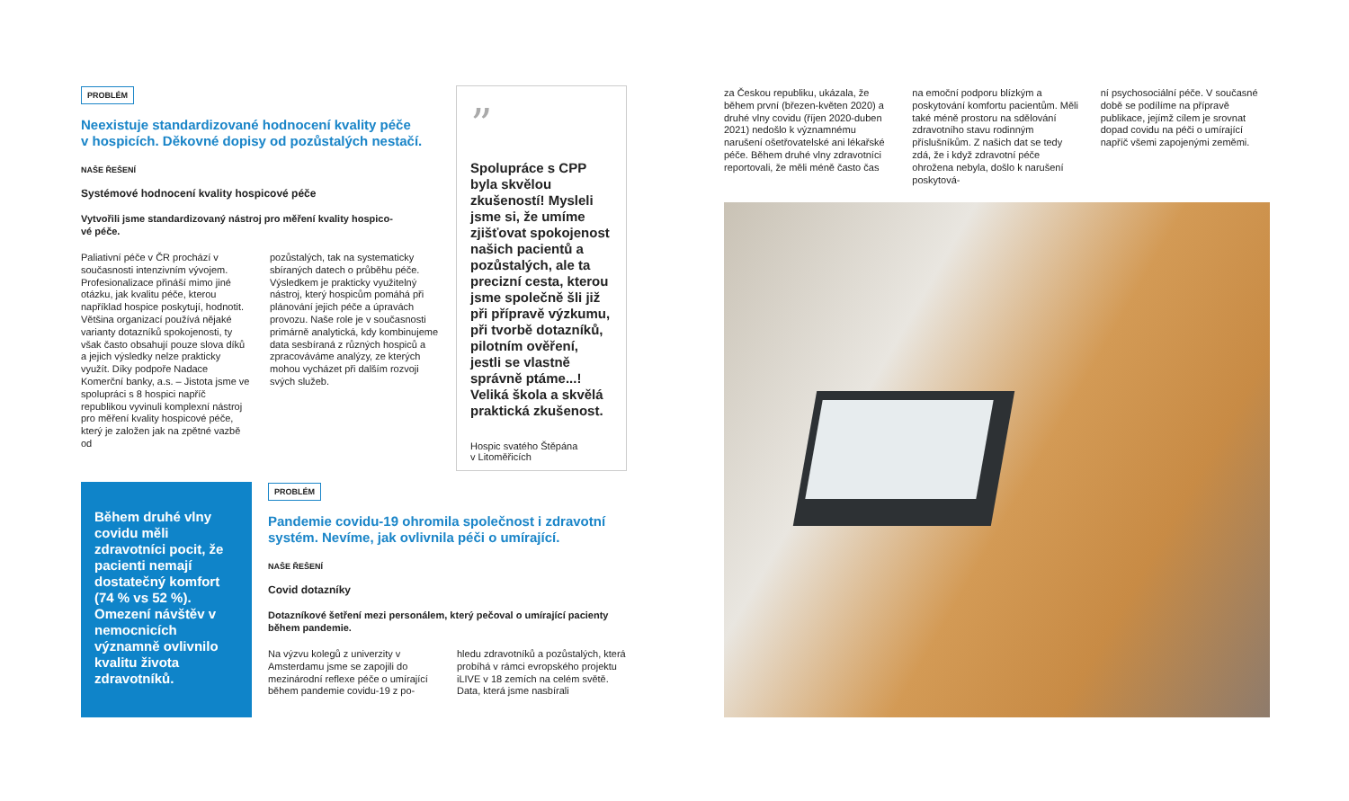PROBLÉM
Neexistuje standardizované hodnocení kvality péče
v hospicích. Děkovné dopisy od pozůstalých nestačí.
NAŠE ŘEŠENÍ
Systémové hodnocení kvality hospicové péče
Vytvořili jsme standardizovaný nástroj pro měření kvality hospico-
vé péče.
Paliativní péče v ČR prochází v současnosti intenzivním vývojem. Profesionalizace přináší mimo jiné otázku, jak kvalitu péče, kterou například hospice poskytují, hodnotit. Většina organizací používá nějaké varianty dotazníků spokojenosti, ty však často obsahují pouze slova díků a jejich výsledky nelze prakticky využít. Díky podpoře Nadace Komerční banky, a.s. – Jistota jsme ve spolupráci s 8 hospici napříč republikou vyvinuli komplexní nástroj pro měření kvality hospicové péče, který je založen jak na zpětné vazbě od
pozůstalých, tak na systematicky sbíraných datech o průběhu péče. Výsledkem je prakticky využitelný nástroj, který hospicům pomáhá při plánování jejich péče a úpravách provozu. Naše role je v současnosti primárně analytická, kdy kombinujeme data sesbíraná z různých hospiců a zpracováváme analýzy, ze kterých mohou vycházet při dalším rozvoji svých služeb.
”
Spolupráce s CPP byla skvělou zkušeností! Mysleli jsme si, že umíme zjišťovat spokojenost našich pacientů a pozůstalých, ale ta precizní cesta, kterou jsme společně šli již při přípravě výzkumu, při tvorbě dotazníků, pilotním ověření, jestli se vlastně správně ptáme...! Veliká škola a skvělá praktická zkušenost.
Hospic svatého Štěpána
v Litoměřicích
Během druhé vlny covidu měli zdravotníci pocit, že pacienti nemají dostatečný komfort (74 % vs 52 %). Omezení návštěv v nemocnicích významně ovlivnilo kvalitu života zdravotníků.
PROBLÉM
Pandemie covidu-19 ohromila společnost i zdravotní systém. Nevíme, jak ovlivnila péči o umírající.
NAŠE ŘEŠENÍ
Covid dotazníky
Dotazníkové šetření mezi personálem, který pečoval o umírající pacienty během pandemie.
Na výzvu kolegů z univerzity v Amsterdamu jsme se zapojili do mezinárodní reflexe péče o umírající během pandemie covidu-19 z po-
hledu zdravotníků a pozůstalých, která probíhá v rámci evropského projektu iLIVE v 18 zemích na celém světě. Data, která jsme nasbírali
za Českou republiku, ukázala, že během první (březen-květen 2020) a druhé vlny covidu (říjen 2020-duben 2021) nedošlo k významnému narušení ošetřovatelské ani lékařské péče. Během druhé vlny zdravotníci reportovali, že měli méně často čas
na emoční podporu blízkým a poskytování komfortu pacientům. Měli také méně prostoru na sdělování zdravotního stavu rodinným příslušníkům. Z našich dat se tedy zdá, že i když zdravotní péče ohrožena nebyla, došlo k narušení poskytová-
ní psychosociální péče. V současné době se podílíme na přípravě publikace, jejímž cílem je srovnat dopad covidu na péči o umírající napříč všemi zapojenými zeměmi.